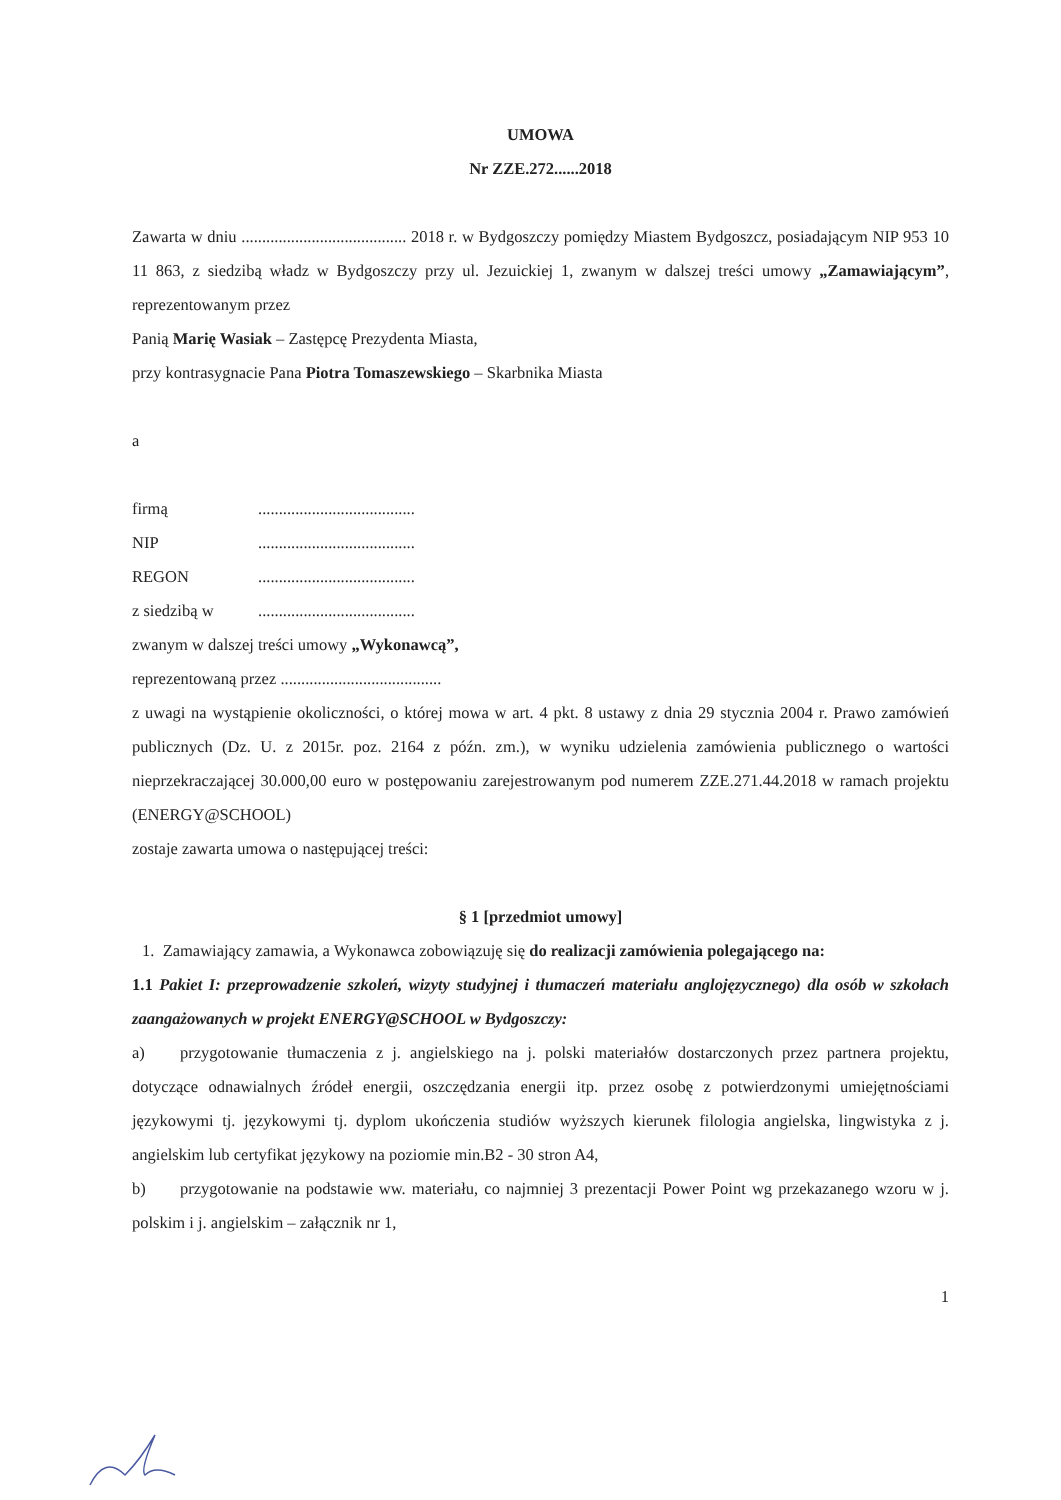UMOWA
Nr ZZE.272......2018
Zawarta w dniu ........................................ 2018 r. w Bydgoszczy pomiędzy Miastem Bydgoszcz, posiadającym NIP 953 10 11 863, z siedzibą władz w Bydgoszczy przy ul. Jezuickiej 1, zwanym w dalszej treści umowy „Zamawiającym”, reprezentowanym przez
Panią Marię Wasiak – Zastępcę Prezydenta Miasta,
przy kontrasygnacie Pana Piotra Tomaszewskiego – Skarbnika Miasta
a
firmą ......................................
NIP ......................................
REGON ......................................
z siedzibą w ......................................
zwanym w dalszej treści umowy „Wykonawcą”,
reprezentowaną przez .......................................
z uwagi na wystąpienie okoliczności, o której mowa w art. 4 pkt. 8 ustawy z dnia 29 stycznia 2004 r. Prawo zamówień publicznych (Dz. U. z 2015r. poz. 2164 z późn. zm.), w wyniku udzielenia zamówienia publicznego o wartości nieprzekraczającej 30.000,00 euro w postępowaniu zarejestrowanym pod numerem ZZE.271.44.2018 w ramach projektu (ENERGY@SCHOOL)
zostaje zawarta umowa o następującej treści:
§ 1 [przedmiot umowy]
1. Zamawiający zamawia, a Wykonawca zobowiązuję się do realizacji zamówienia polegającego na:
1.1 Pakiet I: przeprowadzenie szkoleń, wizyty studyjnej i tłumaczeń materiału anglojęzycznego) dla osób w szkołach zaangażowanych w projekt ENERGY@SCHOOL w Bydgoszczy:
a) przygotowanie tłumaczenia z j. angielskiego na j. polski materiałów dostarczonych przez partnera projektu, dotyczące odnawialnych źródeł energii, oszczędzania energii itp. przez osobę z potwierdzonymi umiejętnościami językowymi tj. językowymi tj. dyplom ukończenia studiów wyższych kierunek filologia angielska, lingwistyka z j. angielskim lub certyfikat językowy na poziomie min.B2 - 30 stron A4,
b) przygotowanie na podstawie ww. materiału, co najmniej 3 prezentacji Power Point wg przekazanego wzoru w j. polskim i j. angielskim – załącznik nr 1,
1